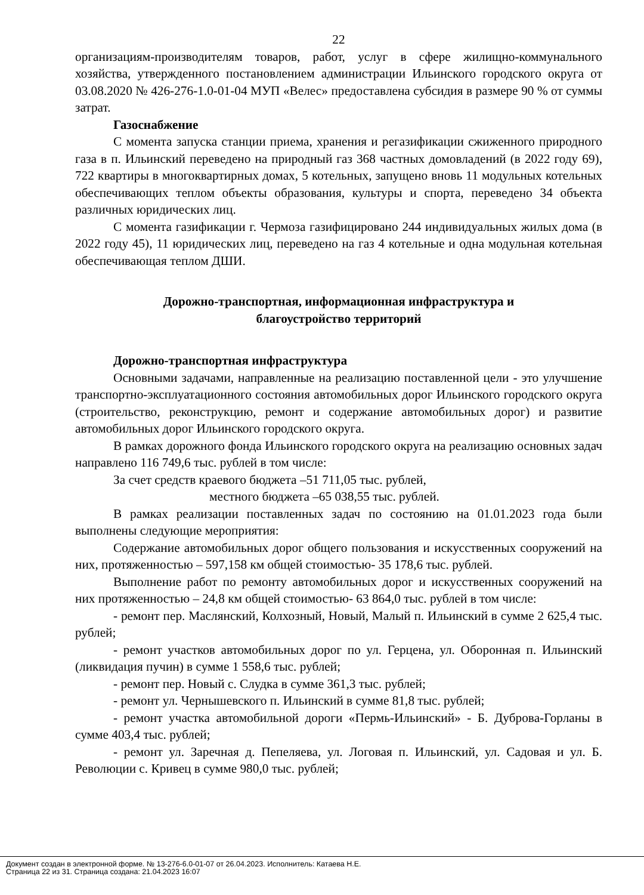22
организациям-производителям товаров, работ, услуг в сфере жилищно-коммунального хозяйства, утвержденного постановлением администрации Ильинского городского округа от 03.08.2020 № 426-276-1.0-01-04 МУП «Велес» предоставлена субсидия в размере 90 % от суммы затрат.
Газоснабжение
С момента запуска станции приема, хранения и регазификации сжиженного природного газа в п. Ильинский переведено на природный газ 368 частных домовладений (в 2022 году 69), 722 квартиры в многоквартирных домах, 5 котельных, запущено вновь 11 модульных котельных обеспечивающих теплом объекты образования, культуры и спорта, переведено 34 объекта различных юридических лиц.
С момента газификации г. Чермоза газифицировано 244 индивидуальных жилых дома (в 2022 году 45), 11 юридических лиц, переведено на газ 4 котельные и одна модульная котельная обеспечивающая теплом ДШИ.
Дорожно-транспортная, информационная инфраструктура и
благоустройство территорий
Дорожно-транспортная инфраструктура
Основными задачами, направленные на реализацию поставленной цели - это улучшение транспортно-эксплуатационного состояния автомобильных дорог Ильинского городского округа (строительство, реконструкцию, ремонт и содержание автомобильных дорог) и развитие автомобильных дорог Ильинского городского округа.
В рамках дорожного фонда Ильинского городского округа на реализацию основных задач направлено 116 749,6 тыс. рублей в том числе:
За счет средств краевого бюджета –51 711,05 тыс. рублей,
местного бюджета –65 038,55 тыс. рублей.
В рамках реализации поставленных задач по состоянию на 01.01.2023 года были выполнены следующие мероприятия:
Содержание автомобильных дорог общего пользования и искусственных сооружений на них, протяженностью – 597,158 км общей стоимостью- 35 178,6 тыс. рублей.
Выполнение работ по ремонту автомобильных дорог и искусственных сооружений на них протяженностью – 24,8 км общей стоимостью- 63 864,0 тыс. рублей в том числе:
- ремонт пер. Маслянский, Колхозный, Новый, Малый п. Ильинский в сумме 2 625,4 тыс. рублей;
- ремонт участков автомобильных дорог по ул. Герцена, ул. Оборонная п. Ильинский (ликвидация пучин) в сумме 1 558,6 тыс. рублей;
- ремонт пер. Новый с. Слудка в сумме 361,3 тыс. рублей;
- ремонт ул. Чернышевского п. Ильинский в сумме 81,8 тыс. рублей;
- ремонт участка автомобильной дороги «Пермь-Ильинский» - Б. Дуброва-Горланы в сумме 403,4 тыс. рублей;
- ремонт ул. Заречная д. Пепеляева, ул. Логовая п. Ильинский, ул. Садовая и ул. Б. Революции с. Кривец в сумме 980,0 тыс. рублей;
Документ создан в электронной форме. № 13-276-6.0-01-07 от 26.04.2023. Исполнитель: Катаева Н.Е.
Страница 22 из 31. Страница создана: 21.04.2023 16:07